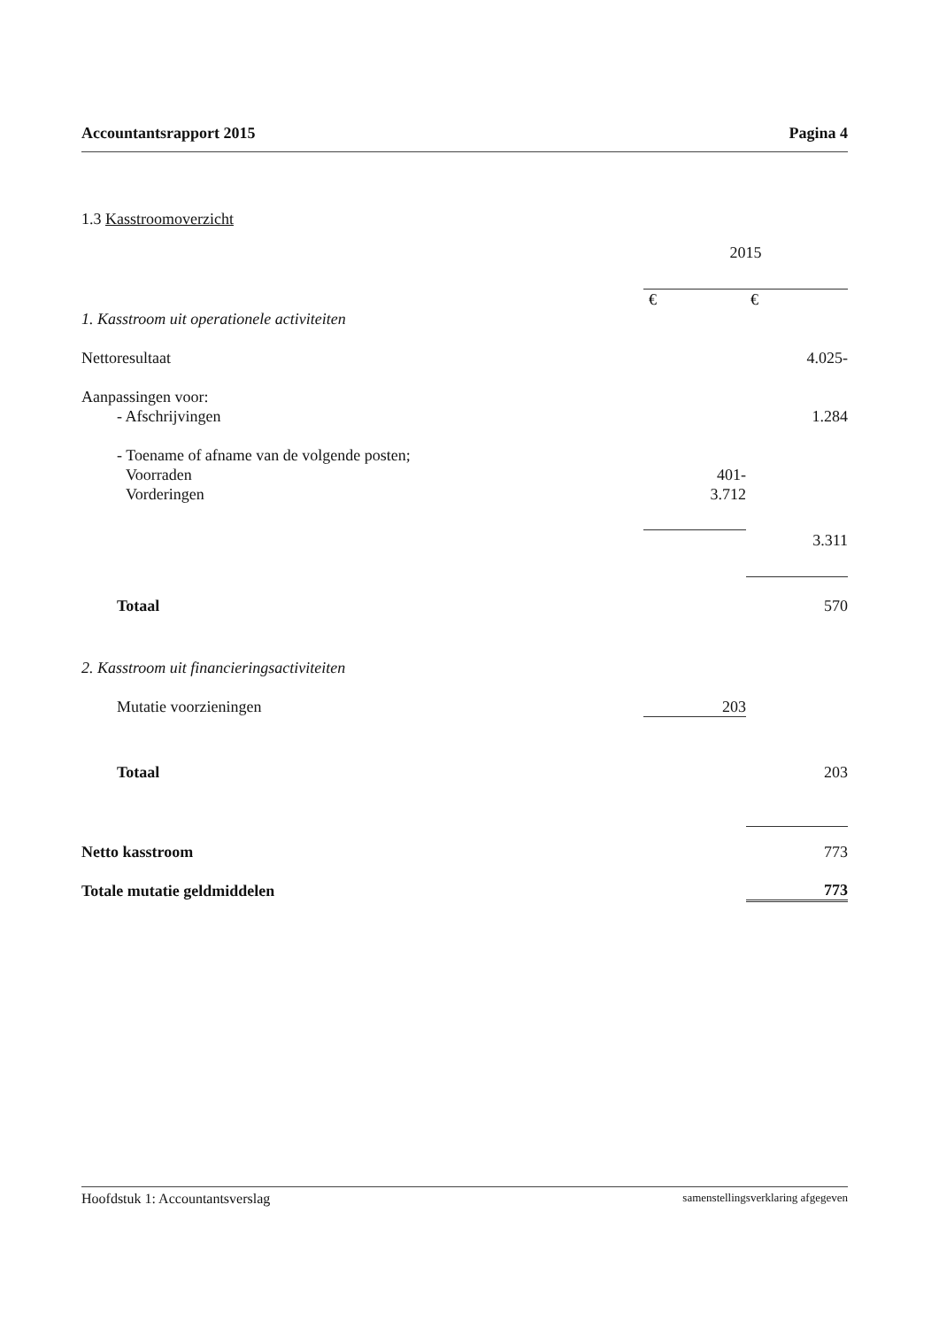Accountantsrapport 2015 Pagina 4
| 1.3 Kasstroomoverzicht | | |
| | 2015 | |
| | € | € |
| 1. Kasstroom uit operationele activiteiten | | |
| Nettoresultaat | | 4.025- |
| Aanpassingen voor: | | |
| - Afschrijvingen | | 1.284 |
| - Toename of afname van de volgende posten; | | |
| Voorraden | 401- | |
| Vorderingen | 3.712 | |
| | | 3.311 |
| Totaal | | 570 |
| 2. Kasstroom uit financieringsactiviteiten | | |
| Mutatie voorzieningen | 203 | |
| Totaal | | 203 |
| Netto kasstroom | | 773 |
| Totale mutatie geldmiddelen | | 773 |
Hoofdstuk 1: Accountantsverslag samenstellingsverklaring afgegeven